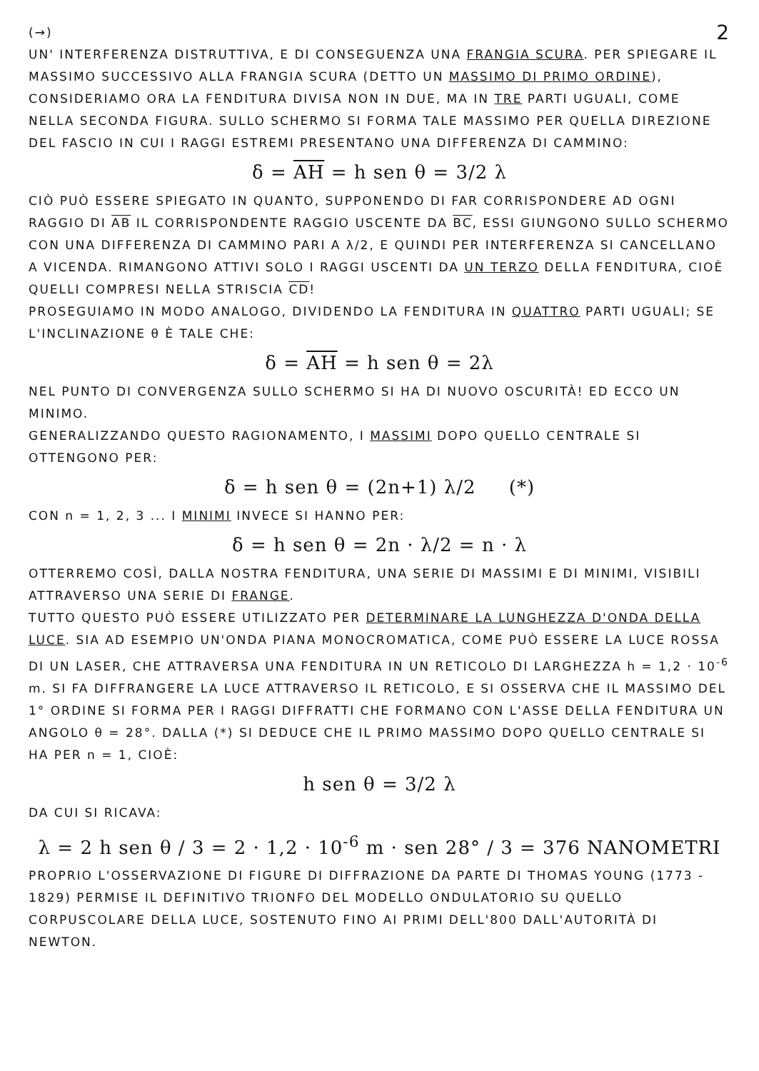(→) 2
UN' INTERFERENZA DISTRUTTIVA, E DI CONSEGUENZA UNA FRANGIA SCURA. PER SPIEGARE IL MASSIMO SUCCESSIVO ALLA FRANGIA SCURA (DETTO UN MASSIMO DI PRIMO ORDINE), CONSIDERIAMO ORA LA FENDITURA DIVISA NON IN DUE, MA IN TRE PARTI UGUALI, COME NELLA SECONDA FIGURA. SULLO SCHERMO SI FORMA TALE MASSIMO PER QUELLA DIREZIONE DEL FASCIO IN CUI I RAGGI ESTREMI PRESENTANO UNA DIFFERENZA DI CAMMINO:
δ = AH = h sen θ = 3/2 λ
CIÒ PUÒ ESSERE SPIEGATO IN QUANTO, SUPPONENDO DI FAR CORRISPONDERE AD OGNI RAGGIO DI AB IL CORRISPONDENTE RAGGIO USCENTE DA BC, ESSI GIUNGONO SULLO SCHERMO CON UNA DIFFERENZA DI CAMMINO PARI A λ/2, E QUINDI PER INTERFERENZA SI CANCELLANO A VICENDA. RIMANGONO ATTIVI SOLO I RAGGI USCENTI DA UN TERZO DELLA FENDITURA, CIOÈ QUELLI COMPRESI NELLA STRISCIA CD!
PROSEGUIAMO IN MODO ANALOGO, DIVIDENDO LA FENDITURA IN QUATTRO PARTI UGUALI; SE L'INCLINAZIONE θ È TALE CHE:
δ = AH = h sen θ = 2λ
NEL PUNTO DI CONVERGENZA SULLO SCHERMO SI HA DI NUOVO OSCURITÀ! ED ECCO UN MINIMO.
GENERALIZZANDO QUESTO RAGIONAMENTO, I MASSIMI DOPO QUELLO CENTRALE SI OTTENGONO PER:
δ = h sen θ = (2n+1) λ/2 (*)
CON n = 1, 2, 3 ... I MINIMI INVECE SI HANNO PER:
δ = h sen θ = 2n · λ/2 = n · λ
OTTERREMO COSÌ, DALLA NOSTRA FENDITURA, UNA SERIE DI MASSIMI E DI MINIMI, VISIBILI ATTRAVERSO UNA SERIE DI FRANGE.
TUTTO QUESTO PUÒ ESSERE UTILIZZATO PER DETERMINARE LA LUNGHEZZA D'ONDA DELLA LUCE. SIA AD ESEMPIO UN'ONDA PIANA MONOCROMATICA, COME PUÒ ESSERE LA LUCE ROSSA DI UN LASER, CHE ATTRAVERSA UNA FENDITURA IN UN RETICOLO DI LARGHEZZA h = 1,2 · 10<sup>-6</sup> m. SI FA DIFFRANGERE LA LUCE ATTRAVERSO IL RETICOLO, E SI OSSERVA CHE IL MASSIMO DEL 1° ORDINE SI FORMA PER I RAGGI DIFFRATTI CHE FORMANO CON L'ASSE DELLA FENDITURA UN ANGOLO θ = 28°. DALLA (*) SI DEDUCE CHE IL PRIMO MASSIMO DOPO QUELLO CENTRALE SI HA PER n = 1, CIOÈ:
h sen θ = 3/2 λ
DA CUI SI RICAVA:
λ = 2 h sen θ / 3 = 2 · 1,2 · 10<sup>-6</sup> m · sen 28° / 3 = 376 NANOMETRI
PROPRIO L'OSSERVAZIONE DI FIGURE DI DIFFRAZIONE DA PARTE DI THOMAS YOUNG (1773 - 1829) PERMISE IL DEFINITIVO TRIONFO DEL MODELLO ONDULATORIO SU QUELLO CORPUSCOLARE DELLA LUCE, SOSTENUTO FINO AI PRIMI DELL'800 DALL'AUTORITÀ DI NEWTON.